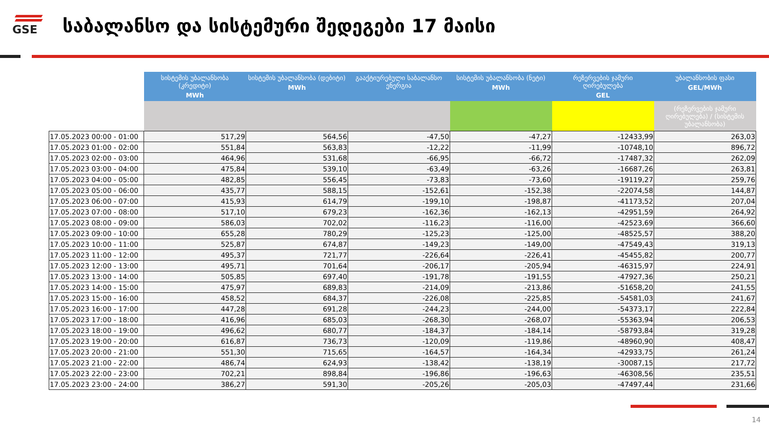GSE
საბალანსო და სისტემური შედეგები 17 მაისი
| | სისტემის უბალანსობა (კრედიტი) MWh | სისტემის უბალანსობა (დებიტი) MWh | გააქტიურებული საბალანსო ენერგია | სისტემის უბალანსობა (ნეტი) MWh | რეზერვების ჯამური ღირებულება GEL | უბალანსობის ფასი GEL/MWh |
| | | | | | | (რეზერვების ჯამური ღირებულება) / (სისტემის უბალანსობა) |
| 17.05.2023 00:00 - 01:00 | 517,29 | 564,56 | -47,50 | -47,27 | -12433,99 | 263,03 |
| 17.05.2023 01:00 - 02:00 | 551,84 | 563,83 | -12,22 | -11,99 | -10748,10 | 896,72 |
| 17.05.2023 02:00 - 03:00 | 464,96 | 531,68 | -66,95 | -66,72 | -17487,32 | 262,09 |
| 17.05.2023 03:00 - 04:00 | 475,84 | 539,10 | -63,49 | -63,26 | -16687,26 | 263,81 |
| 17.05.2023 04:00 - 05:00 | 482,85 | 556,45 | -73,83 | -73,60 | -19119,27 | 259,76 |
| 17.05.2023 05:00 - 06:00 | 435,77 | 588,15 | -152,61 | -152,38 | -22074,58 | 144,87 |
| 17.05.2023 06:00 - 07:00 | 415,93 | 614,79 | -199,10 | -198,87 | -41173,52 | 207,04 |
| 17.05.2023 07:00 - 08:00 | 517,10 | 679,23 | -162,36 | -162,13 | -42951,59 | 264,92 |
| 17.05.2023 08:00 - 09:00 | 586,03 | 702,02 | -116,23 | -116,00 | -42523,69 | 366,60 |
| 17.05.2023 09:00 - 10:00 | 655,28 | 780,29 | -125,23 | -125,00 | -48525,57 | 388,20 |
| 17.05.2023 10:00 - 11:00 | 525,87 | 674,87 | -149,23 | -149,00 | -47549,43 | 319,13 |
| 17.05.2023 11:00 - 12:00 | 495,37 | 721,77 | -226,64 | -226,41 | -45455,82 | 200,77 |
| 17.05.2023 12:00 - 13:00 | 495,71 | 701,64 | -206,17 | -205,94 | -46315,97 | 224,91 |
| 17.05.2023 13:00 - 14:00 | 505,85 | 697,40 | -191,78 | -191,55 | -47927,36 | 250,21 |
| 17.05.2023 14:00 - 15:00 | 475,97 | 689,83 | -214,09 | -213,86 | -51658,20 | 241,55 |
| 17.05.2023 15:00 - 16:00 | 458,52 | 684,37 | -226,08 | -225,85 | -54581,03 | 241,67 |
| 17.05.2023 16:00 - 17:00 | 447,28 | 691,28 | -244,23 | -244,00 | -54373,17 | 222,84 |
| 17.05.2023 17:00 - 18:00 | 416,96 | 685,03 | -268,30 | -268,07 | -55363,94 | 206,53 |
| 17.05.2023 18:00 - 19:00 | 496,62 | 680,77 | -184,37 | -184,14 | -58793,84 | 319,28 |
| 17.05.2023 19:00 - 20:00 | 616,87 | 736,73 | -120,09 | -119,86 | -48960,90 | 408,47 |
| 17.05.2023 20:00 - 21:00 | 551,30 | 715,65 | -164,57 | -164,34 | -42933,75 | 261,24 |
| 17.05.2023 21:00 - 22:00 | 486,74 | 624,93 | -138,42 | -138,19 | -30087,15 | 217,72 |
| 17.05.2023 22:00 - 23:00 | 702,21 | 898,84 | -196,86 | -196,63 | -46308,56 | 235,51 |
| 17.05.2023 23:00 - 24:00 | 386,27 | 591,30 | -205,26 | -205,03 | -47497,44 | 231,66 |
14